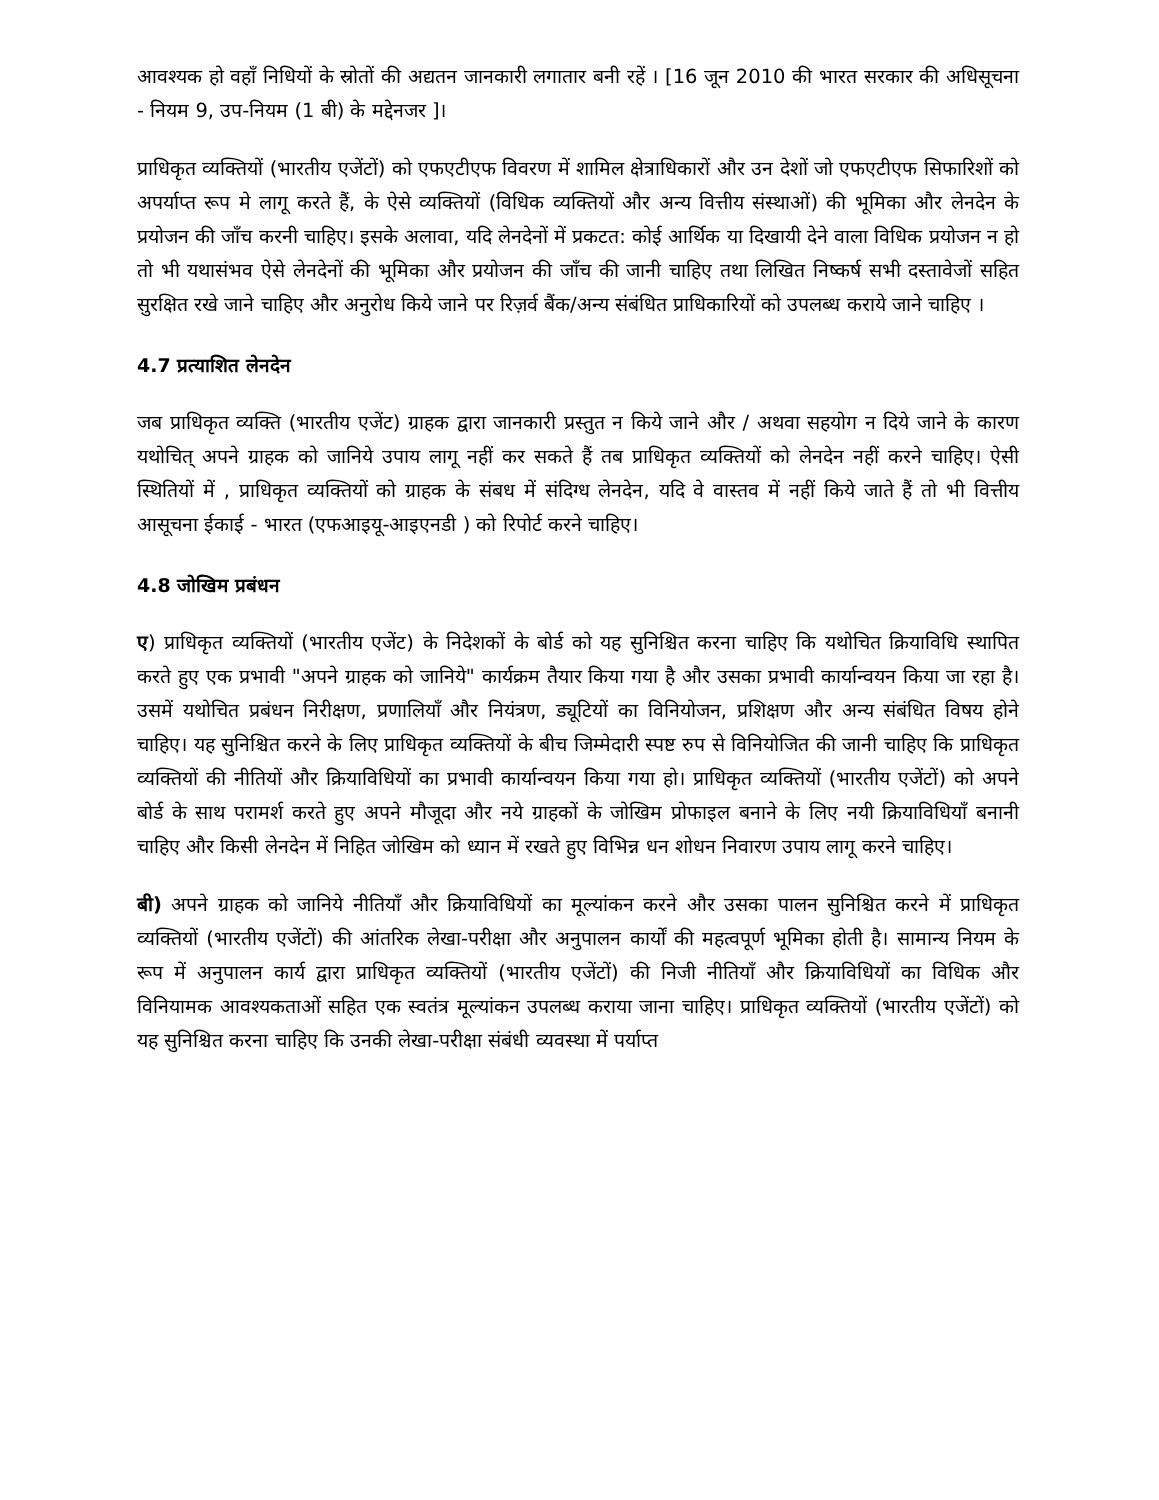आवश्यक हो वहाँ निधियों के स्रोतों की अद्यतन जानकारी लगातार बनी रहें । [16 जून 2010 की भारत सरकार की अधिसूचना - नियम 9, उप-नियम (1 बी) के मद्देनजर ]।
प्राधिकृत व्यक्तियों (भारतीय एजेंटों) को एफएटीएफ विवरण में शामिल क्षेत्राधिकारों और उन देशों जो एफएटीएफ सिफारिशों को अपर्याप्त रूप मे लागू करते हैं, के ऐसे व्यक्तियों (विधिक व्यक्तियों और अन्य वित्तीय संस्थाओं) की भूमिका और लेनदेन के प्रयोजन की जाँच करनी चाहिए। इसके अलावा, यदि लेनदेनों में प्रकटत: कोई आर्थिक या दिखायी देने वाला विधिक प्रयोजन न हो तो भी यथासंभव ऐसे लेनदेनों की भूमिका और प्रयोजन की जाँच की जानी चाहिए तथा लिखित निष्कर्ष सभी दस्तावेजों सहित सुरक्षित रखे जाने चाहिए और अनुरोध किये जाने पर रिज़र्व बैंक/अन्य संबंधित प्राधिकारियों को उपलब्ध कराये जाने चाहिए ।
4.7 प्रत्याशित लेनदेन
जब प्राधिकृत व्यक्ति (भारतीय एजेंट) ग्राहक द्वारा जानकारी प्रस्तुत न किये जाने और / अथवा सहयोग न दिये जाने के कारण यथोचित् अपने ग्राहक को जानिये उपाय लागू नहीं कर सकते हैं तब प्राधिकृत व्यक्तियों को लेनदेन नहीं करने चाहिए। ऐसी स्थितियों में , प्राधिकृत व्यक्तियों को ग्राहक के संबध में संदिग्ध लेनदेन, यदि वे वास्तव में नहीं किये जाते हैं तो भी वित्तीय आसूचना ईकाई - भारत (एफआइयू-आइएनडी ) को रिपोर्ट करने चाहिए।
4.8 जोखिम प्रबंधन
ए) प्राधिकृत व्यक्तियों (भारतीय एजेंट) के निदेशकों के बोर्ड को यह सुनिश्चित करना चाहिए कि यथोचित क्रियाविधि स्थापित करते हुए एक प्रभावी "अपने ग्राहक को जानिये" कार्यक्रम तैयार किया गया है और उसका प्रभावी कार्यान्वयन किया जा रहा है। उसमें यथोचित प्रबंधन निरीक्षण, प्रणालियाँ और नियंत्रण, ड्यूटियों का विनियोजन, प्रशिक्षण और अन्य संबंधित विषय होने चाहिए। यह सुनिश्चित करने के लिए प्राधिकृत व्यक्तियों के बीच जिम्मेदारी स्पष्ट रुप से विनियोजित की जानी चाहिए कि प्राधिकृत व्यक्तियों की नीतियों और क्रियाविधियों का प्रभावी कार्यान्वयन किया गया हो। प्राधिकृत व्यक्तियों (भारतीय एजेंटों) को अपने बोर्ड के साथ परामर्श करते हुए अपने मौजूदा और नये ग्राहकों के जोखिम प्रोफाइल बनाने के लिए नयी क्रियाविधियाँ बनानी चाहिए और किसी लेनदेन में निहित जोखिम को ध्यान में रखते हुए विभिन्न धन शोधन निवारण उपाय लागू करने चाहिए।
बी) अपने ग्राहक को जानिये नीतियाँ और क्रियाविधियों का मूल्यांकन करने और उसका पालन सुनिश्चित करने में प्राधिकृत व्यक्तियों (भारतीय एजेंटों) की आंतरिक लेखा-परीक्षा और अनुपालन कार्यों की महत्वपूर्ण भूमिका होती है। सामान्य नियम के रूप में अनुपालन कार्य द्वारा प्राधिकृत व्यक्तियों (भारतीय एजेंटों) की निजी नीतियाँ और क्रियाविधियों का विधिक और विनियामक आवश्यकताओं सहित एक स्वतंत्र मूल्यांकन उपलब्ध कराया जाना चाहिए। प्राधिकृत व्यक्तियों (भारतीय एजेंटों) को यह सुनिश्चित करना चाहिए कि उनकी लेखा-परीक्षा संबंधी व्यवस्था में पर्याप्त